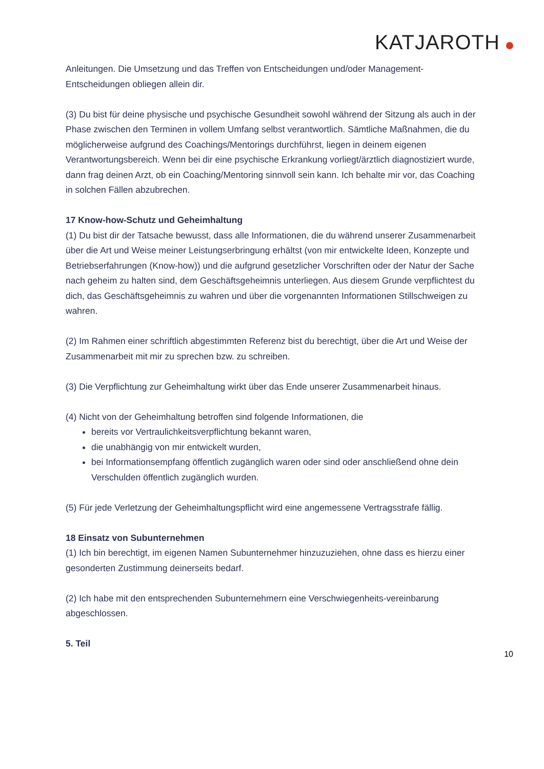KATJAROTH
Anleitungen. Die Umsetzung und das Treffen von Entscheidungen und/oder Management-Entscheidungen obliegen allein dir.
(3) Du bist für deine physische und psychische Gesundheit sowohl während der Sitzung als auch in der Phase zwischen den Terminen in vollem Umfang selbst verantwortlich. Sämtliche Maßnahmen, die du möglicherweise aufgrund des Coachings/Mentorings durchführst, liegen in deinem eigenen Verantwortungsbereich. Wenn bei dir eine psychische Erkrankung vorliegt/ärztlich diagnostiziert wurde, dann frag deinen Arzt, ob ein Coaching/Mentoring sinnvoll sein kann. Ich behalte mir vor, das Coaching in solchen Fällen abzubrechen.
17 Know-how-Schutz und Geheimhaltung
(1) Du bist dir der Tatsache bewusst, dass alle Informationen, die du während unserer Zusammenarbeit über die Art und Weise meiner Leistungserbringung erhältst (von mir entwickelte Ideen, Konzepte und Betriebserfahrungen (Know-how)) und die aufgrund gesetzlicher Vorschriften oder der Natur der Sache nach geheim zu halten sind, dem Geschäftsgeheimnis unterliegen. Aus diesem Grunde verpflichtest du dich, das Geschäftsgeheimnis zu wahren und über die vorgenannten Informationen Stillschweigen zu wahren.
(2) Im Rahmen einer schriftlich abgestimmten Referenz bist du berechtigt, über die Art und Weise der Zusammenarbeit mit mir zu sprechen bzw. zu schreiben.
(3) Die Verpflichtung zur Geheimhaltung wirkt über das Ende unserer Zusammenarbeit hinaus.
(4) Nicht von der Geheimhaltung betroffen sind folgende Informationen, die
bereits vor Vertraulichkeitsverpflichtung bekannt waren,
die unabhängig von mir entwickelt wurden,
bei Informationsempfang öffentlich zugänglich waren oder sind oder anschließend ohne dein Verschulden öffentlich zugänglich wurden.
(5) Für jede Verletzung der Geheimhaltungspflicht wird eine angemessene Vertragsstrafe fällig.
18 Einsatz von Subunternehmen
(1) Ich bin berechtigt, im eigenen Namen Subunternehmer hinzuzuziehen, ohne dass es hierzu einer gesonderten Zustimmung deinerseits bedarf.
(2) Ich habe mit den entsprechenden Subunternehmern eine Verschwiegenheits-vereinbarung abgeschlossen.
5. Teil
10